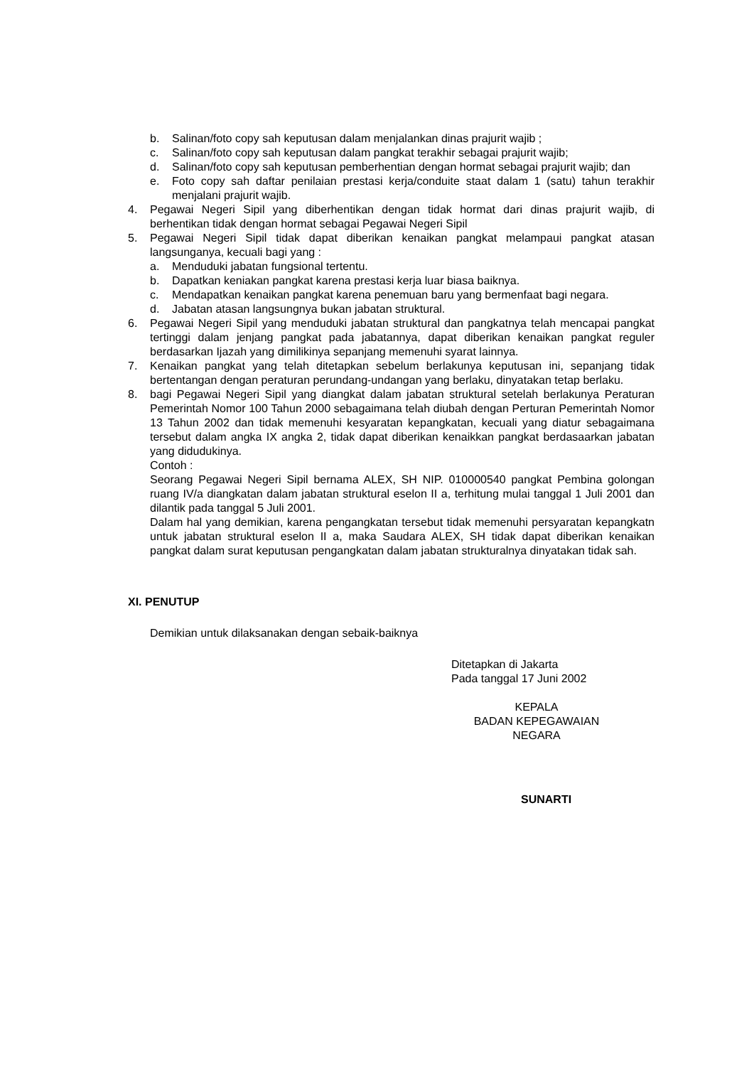b. Salinan/foto copy sah keputusan dalam menjalankan dinas prajurit wajib ;
c. Salinan/foto copy sah keputusan dalam pangkat terakhir sebagai prajurit wajib;
d. Salinan/foto copy sah keputusan pemberhentian dengan hormat sebagai prajurit wajib; dan
e. Foto copy sah daftar penilaian prestasi kerja/conduite staat dalam 1 (satu) tahun terakhir menjalani prajurit wajib.
4. Pegawai Negeri Sipil yang diberhentikan dengan tidak hormat dari dinas prajurit wajib, di berhentikan tidak dengan hormat sebagai Pegawai Negeri Sipil
5. Pegawai Negeri Sipil tidak dapat diberikan kenaikan pangkat melampaui pangkat atasan langsunganya, kecuali bagi yang :
a. Menduduki jabatan fungsional tertentu.
b. Dapatkan keniakan pangkat karena prestasi kerja luar biasa baiknya.
c. Mendapatkan kenaikan pangkat karena penemuan baru yang bermenfaat bagi negara.
d. Jabatan atasan langsungnya bukan jabatan struktural.
6. Pegawai Negeri Sipil yang menduduki jabatan struktural dan pangkatnya telah mencapai pangkat tertinggi dalam jenjang pangkat pada jabatannya, dapat diberikan kenaikan pangkat reguler berdasarkan Ijazah yang dimilikinya sepanjang memenuhi syarat lainnya.
7. Kenaikan pangkat yang telah ditetapkan sebelum berlakunya keputusan ini, sepanjang tidak bertentangan dengan peraturan perundang-undangan yang berlaku, dinyatakan tetap berlaku.
8. bagi Pegawai Negeri Sipil yang diangkat dalam jabatan struktural setelah berlakunya Peraturan Pemerintah Nomor 100 Tahun 2000 sebagaimana telah diubah dengan Perturan Pemerintah Nomor 13 Tahun 2002 dan tidak memenuhi kesyaratan kepangkatan, kecuali yang diatur sebagaimana tersebut dalam angka IX angka 2, tidak dapat diberikan kenaikkan pangkat berdasaarkan jabatan yang didudukinya.
Contoh :
Seorang Pegawai Negeri Sipil bernama ALEX, SH NIP. 010000540 pangkat Pembina golongan ruang IV/a diangkatan dalam jabatan struktural eselon II a, terhitung mulai tanggal 1 Juli 2001 dan dilantik pada tanggal 5 Juli 2001.
Dalam hal yang demikian, karena pengangkatan tersebut tidak memenuhi persyaratan kepangkatn untuk jabatan struktural eselon II a, maka Saudara ALEX, SH tidak dapat diberikan kenaikan pangkat dalam surat keputusan pengangkatan dalam jabatan strukturalnya dinyatakan tidak sah.
XI. PENUTUP
Demikian untuk dilaksanakan dengan sebaik-baiknya
Ditetapkan di Jakarta
Pada tanggal 17 Juni 2002
KEPALA
BADAN KEPEGAWAIAN NEGARA
SUNARTI